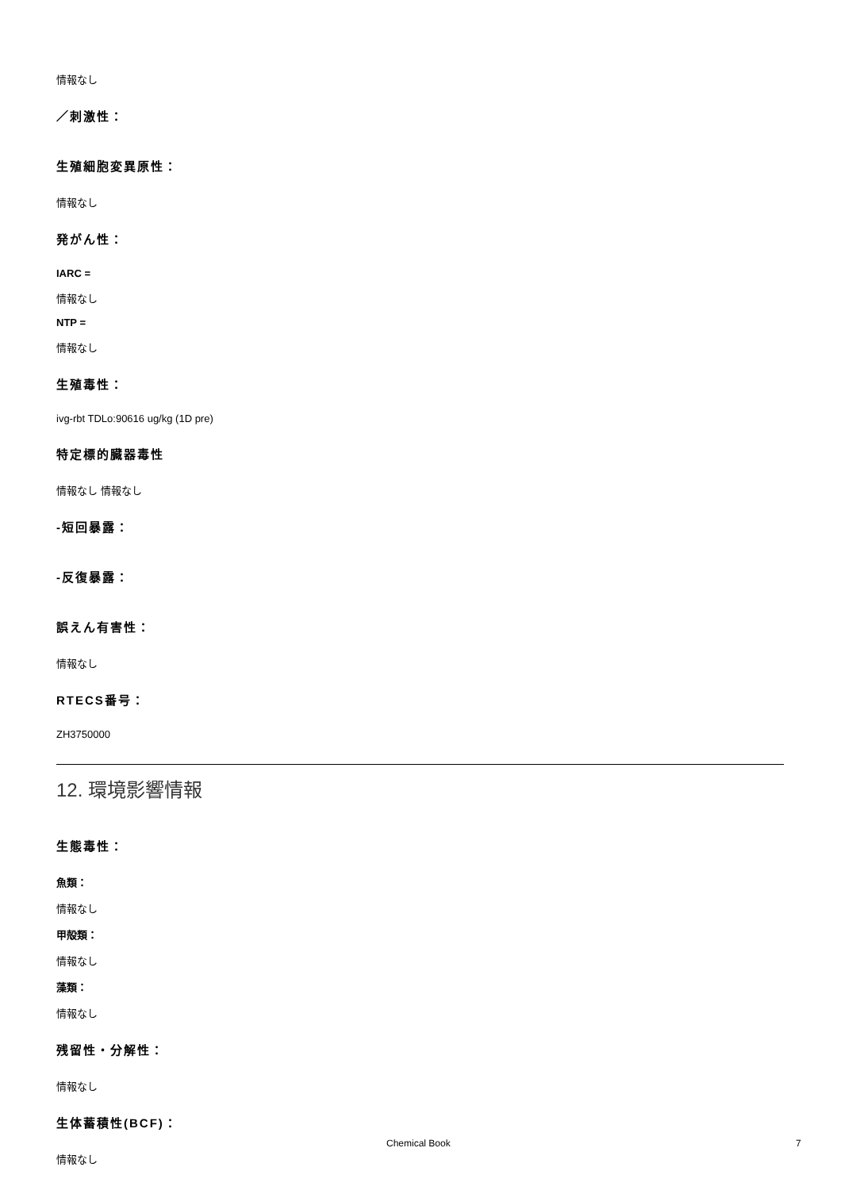情報なし
／刺激性：
生殖細胞変異原性：
情報なし
発がん性：
IARC =
情報なし
NTP =
情報なし
生殖毒性：
ivg-rbt TDLo:90616 ug/kg (1D pre)
特定標的臓器毒性
情報なし 情報なし
-短回暴露：
-反復暴露：
誤えん有害性：
情報なし
RTECS番号：
ZH3750000
12. 環境影響情報
生態毒性：
魚類：
情報なし
甲殻類：
情報なし
藻類：
情報なし
残留性・分解性：
情報なし
生体蓄積性(BCF)：
情報なし
Chemical Book 7